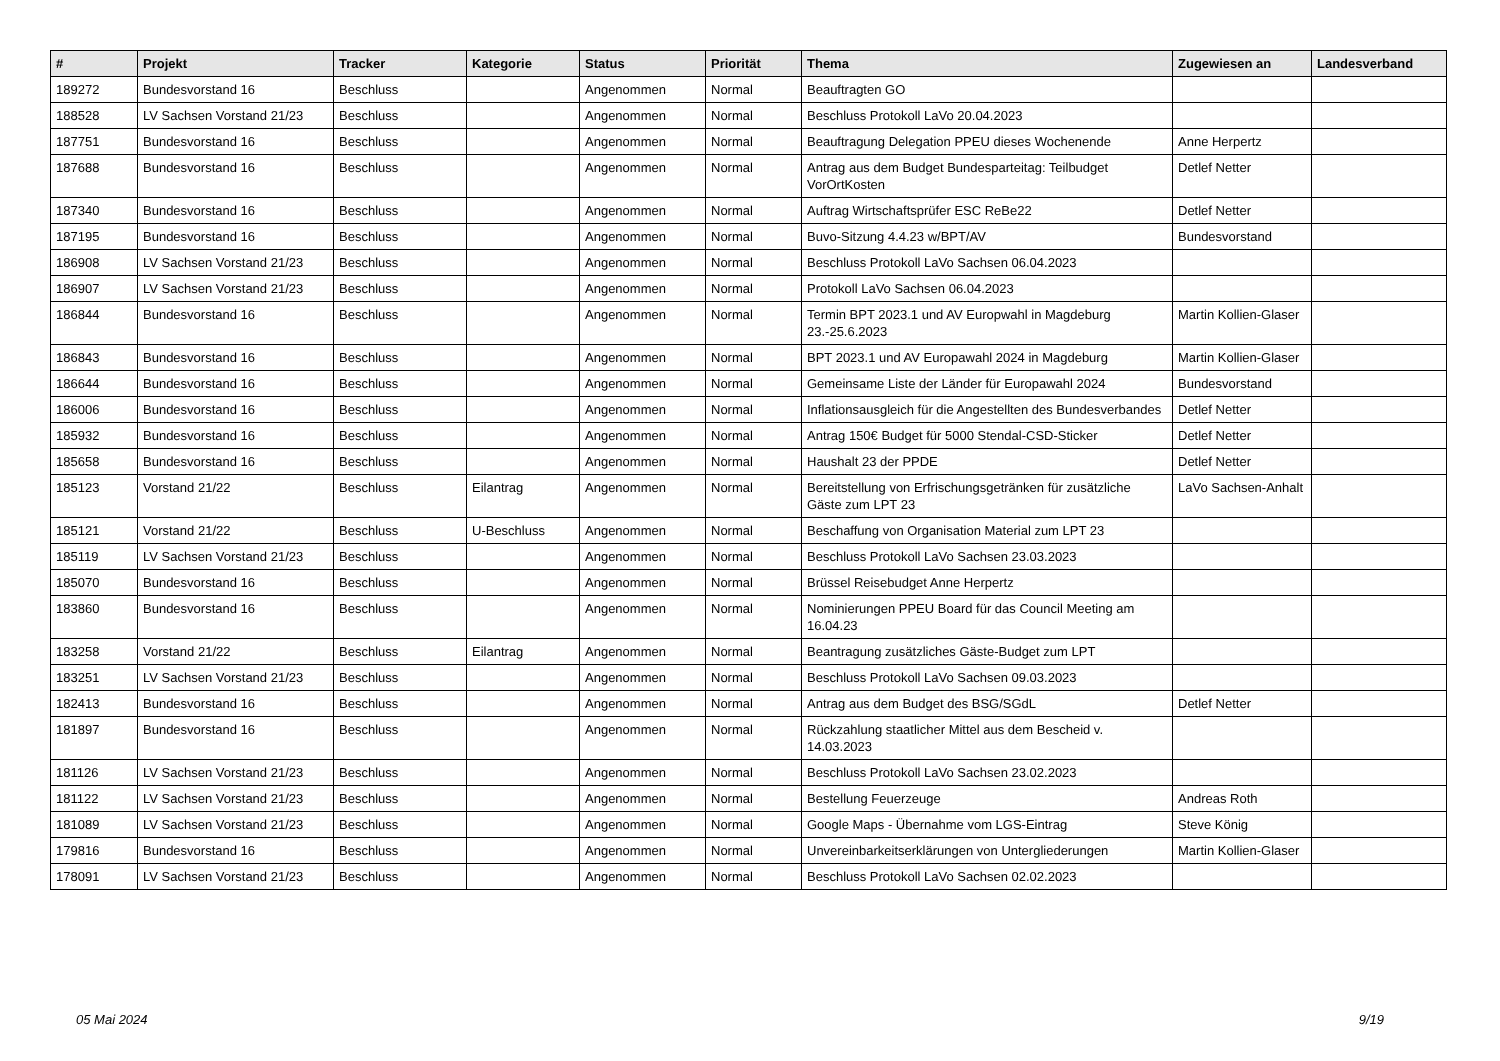| # | Projekt | Tracker | Kategorie | Status | Priorität | Thema | Zugewiesen an | Landesverband |
| --- | --- | --- | --- | --- | --- | --- | --- | --- |
| 189272 | Bundesvorstand 16 | Beschluss | | Angenommen | Normal | Beauftragten GO | | |
| 188528 | LV Sachsen Vorstand 21/23 | Beschluss | | Angenommen | Normal | Beschluss Protokoll LaVo 20.04.2023 | | |
| 187751 | Bundesvorstand 16 | Beschluss | | Angenommen | Normal | Beauftragung Delegation PPEU dieses Wochenende | Anne Herpertz | |
| 187688 | Bundesvorstand 16 | Beschluss | | Angenommen | Normal | Antrag aus dem Budget Bundesparteitag: Teilbudget VorOrtKosten | Detlef Netter | |
| 187340 | Bundesvorstand 16 | Beschluss | | Angenommen | Normal | Auftrag Wirtschaftsprüfer ESC ReBe22 | Detlef Netter | |
| 187195 | Bundesvorstand 16 | Beschluss | | Angenommen | Normal | Buvo-Sitzung 4.4.23 w/BPT/AV | Bundesvorstand | |
| 186908 | LV Sachsen Vorstand 21/23 | Beschluss | | Angenommen | Normal | Beschluss Protokoll LaVo Sachsen 06.04.2023 | | |
| 186907 | LV Sachsen Vorstand 21/23 | Beschluss | | Angenommen | Normal | Protokoll LaVo Sachsen 06.04.2023 | | |
| 186844 | Bundesvorstand 16 | Beschluss | | Angenommen | Normal | Termin BPT 2023.1 und AV Europwahl in Magdeburg 23.-25.6.2023 | Martin Kollien-Glaser | |
| 186843 | Bundesvorstand 16 | Beschluss | | Angenommen | Normal | BPT 2023.1 und AV Europawahl 2024 in Magdeburg | Martin Kollien-Glaser | |
| 186644 | Bundesvorstand 16 | Beschluss | | Angenommen | Normal | Gemeinsame Liste der Länder für Europawahl 2024 | Bundesvorstand | |
| 186006 | Bundesvorstand 16 | Beschluss | | Angenommen | Normal | Inflationsausgleich für die Angestellten des Bundesverbandes | Detlef Netter | |
| 185932 | Bundesvorstand 16 | Beschluss | | Angenommen | Normal | Antrag 150€ Budget für 5000 Stendal-CSD-Sticker | Detlef Netter | |
| 185658 | Bundesvorstand 16 | Beschluss | | Angenommen | Normal | Haushalt 23 der PPDE | Detlef Netter | |
| 185123 | Vorstand 21/22 | Beschluss | Eilantrag | Angenommen | Normal | Bereitstellung von Erfrischungsgetränken für zusätzliche Gäste zum LPT 23 | LaVo Sachsen-Anhalt | |
| 185121 | Vorstand 21/22 | Beschluss | U-Beschluss | Angenommen | Normal | Beschaffung von Organisation Material zum LPT 23 | | |
| 185119 | LV Sachsen Vorstand 21/23 | Beschluss | | Angenommen | Normal | Beschluss Protokoll LaVo Sachsen 23.03.2023 | | |
| 185070 | Bundesvorstand 16 | Beschluss | | Angenommen | Normal | Brüssel Reisebudget Anne Herpertz | | |
| 183860 | Bundesvorstand 16 | Beschluss | | Angenommen | Normal | Nominierungen PPEU Board für das Council Meeting am 16.04.23 | | |
| 183258 | Vorstand 21/22 | Beschluss | Eilantrag | Angenommen | Normal | Beantragung zusätzliches Gäste-Budget zum LPT | | |
| 183251 | LV Sachsen Vorstand 21/23 | Beschluss | | Angenommen | Normal | Beschluss Protokoll LaVo Sachsen 09.03.2023 | | |
| 182413 | Bundesvorstand 16 | Beschluss | | Angenommen | Normal | Antrag aus dem Budget des BSG/SGdL | Detlef Netter | |
| 181897 | Bundesvorstand 16 | Beschluss | | Angenommen | Normal | Rückzahlung staatlicher Mittel aus dem Bescheid v. 14.03.2023 | | |
| 181126 | LV Sachsen Vorstand 21/23 | Beschluss | | Angenommen | Normal | Beschluss Protokoll LaVo Sachsen 23.02.2023 | | |
| 181122 | LV Sachsen Vorstand 21/23 | Beschluss | | Angenommen | Normal | Bestellung Feuerzeuge | Andreas Roth | |
| 181089 | LV Sachsen Vorstand 21/23 | Beschluss | | Angenommen | Normal | Google Maps - Übernahme vom LGS-Eintrag | Steve König | |
| 179816 | Bundesvorstand 16 | Beschluss | | Angenommen | Normal | Unvereinbarkeitserklärungen von Untergliederungen | Martin Kollien-Glaser | |
| 178091 | LV Sachsen Vorstand 21/23 | Beschluss | | Angenommen | Normal | Beschluss Protokoll LaVo Sachsen 02.02.2023 | | |
05 Mai 2024 9/19